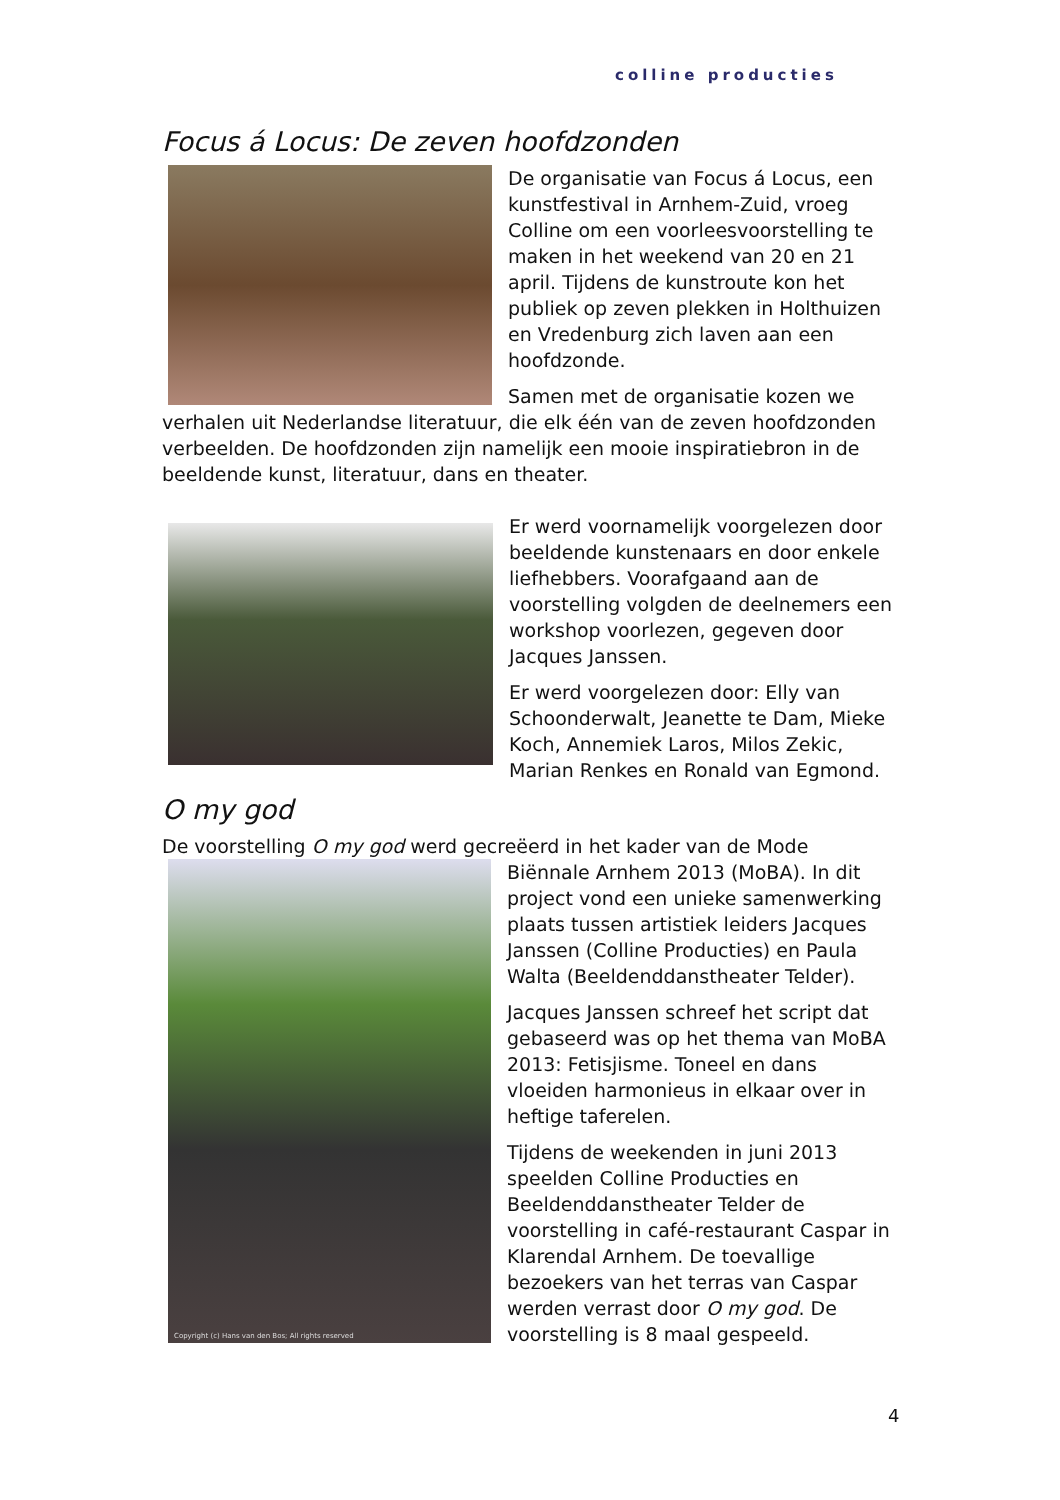colline producties
Focus á Locus: De zeven hoofdzonden
De organisatie van Focus á Locus, een kunstfestival in Arnhem-Zuid, vroeg Colline om een voorleesvoorstelling te maken in het weekend van 20 en 21 april. Tijdens de kunstroute kon het publiek op zeven plekken in Holthuizen en Vredenburg zich laven aan een hoofdzonde.
Samen met de organisatie kozen we verhalen uit Nederlandse literatuur, die elk één van de zeven hoofdzonden verbeelden. De hoofdzonden zijn namelijk een mooie inspiratiebron in de beeldende kunst, literatuur, dans en theater.
Er werd voornamelijk voorgelezen door beeldende kunstenaars en door enkele liefhebbers. Voorafgaand aan de voorstelling volgden de deelnemers een workshop voorlezen, gegeven door Jacques Janssen.
Er werd voorgelezen door: Elly van Schoonderwalt, Jeanette te Dam, Mieke Koch, Annemiek Laros, Milos Zekic, Marian Renkes en Ronald van Egmond.
O my god
De voorstelling O my god werd gecreëerd in het kader van de Mode
Copyright (c) Hans van den Bos; All rights reserved
Biënnale Arnhem 2013 (MoBA). In dit project vond een unieke samenwerking plaats tussen artistiek leiders Jacques Janssen (Colline Producties) en Paula Walta (Beeldenddanstheater Telder).
Jacques Janssen schreef het script dat gebaseerd was op het thema van MoBA 2013: Fetisjisme. Toneel en dans vloeiden harmonieus in elkaar over in heftige taferelen.
Tijdens de weekenden in juni 2013 speelden Colline Producties en Beeldenddanstheater Telder de voorstelling in café-restaurant Caspar in Klarendal Arnhem. De toevallige bezoekers van het terras van Caspar werden verrast door O my god. De voorstelling is 8 maal gespeeld.
4